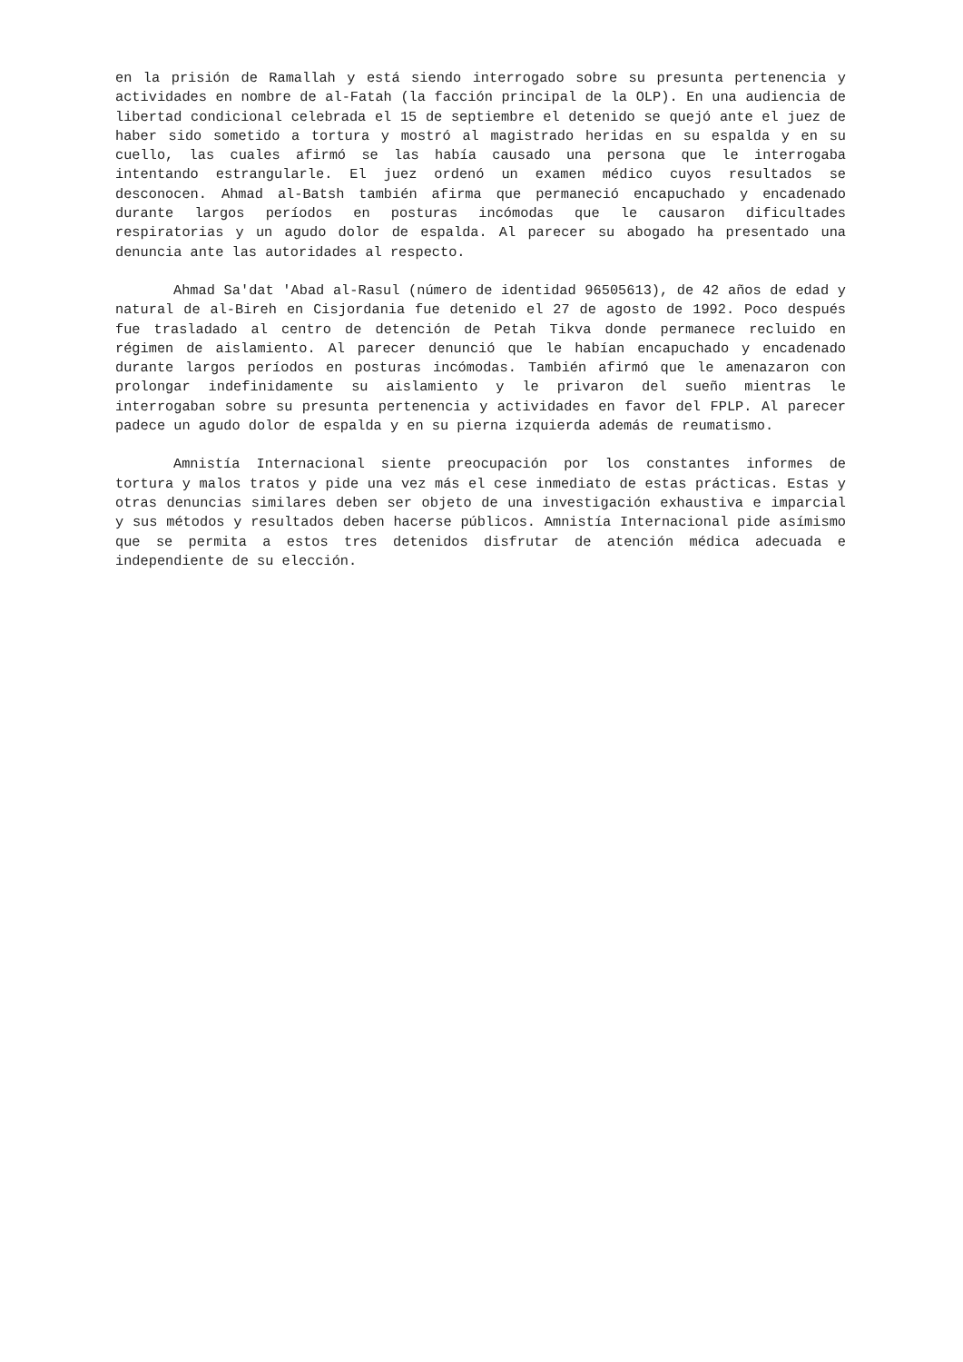en la prisión de Ramallah y está siendo interrogado sobre su presunta pertenencia y actividades en nombre de al-Fatah (la facción principal de la OLP). En una audiencia de libertad condicional celebrada el 15 de septiembre el detenido se quejó ante el juez de haber sido sometido a tortura y mostró al magistrado heridas en su espalda y en su cuello, las cuales afirmó se las había causado una persona que le interrogaba intentando estrangularle. El juez ordenó un examen médico cuyos resultados se desconocen. Ahmad al-Batsh también afirma que permaneció encapuchado y encadenado durante largos períodos en posturas incómodas que le causaron dificultades respiratorias y un agudo dolor de espalda. Al parecer su abogado ha presentado una denuncia ante las autoridades al respecto.
Ahmad Sa'dat 'Abad al-Rasul (número de identidad 96505613), de 42 años de edad y natural de al-Bireh en Cisjordania fue detenido el 27 de agosto de 1992. Poco después fue trasladado al centro de detención de Petah Tikva donde permanece recluido en régimen de aislamiento. Al parecer denunció que le habían encapuchado y encadenado durante largos períodos en posturas incómodas. También afirmó que le amenazaron con prolongar indefinidamente su aislamiento y le privaron del sueño mientras le interrogaban sobre su presunta pertenencia y actividades en favor del FPLP. Al parecer padece un agudo dolor de espalda y en su pierna izquierda además de reumatismo.
Amnistía Internacional siente preocupación por los constantes informes de tortura y malos tratos y pide una vez más el cese inmediato de estas prácticas. Estas y otras denuncias similares deben ser objeto de una investigación exhaustiva e imparcial y sus métodos y resultados deben hacerse públicos. Amnistía Internacional pide asímismo que se permita a estos tres detenidos disfrutar de atención médica adecuada e independiente de su elección.